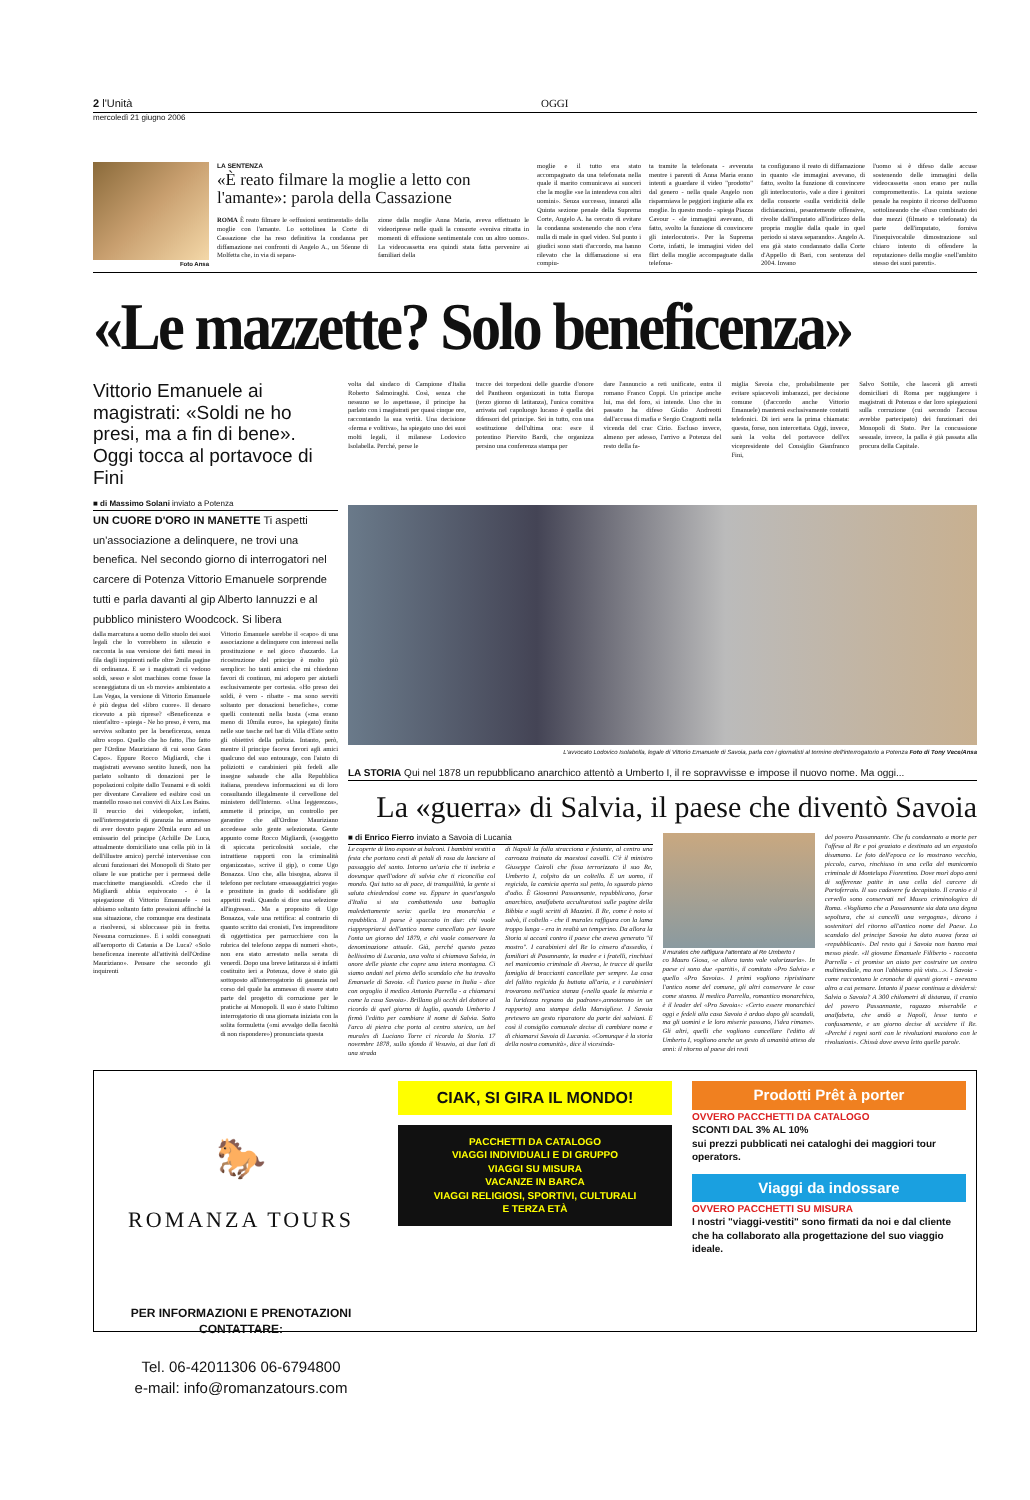2 l'Unità OGGI
mercoledì 21 giugno 2006
Foto Ansa LA SENTENZA
«È reato filmare la moglie a letto con l'amante»: parola della Cassazione
ROMA È reato filmare le «effusioni sentimentali» della moglie con l'amante. Lo sottolinea la Corte di Cassazione che ha reso definitiva la condanna per diffamazione nei confronti di Angelo A., un 56enne di Molfetta che, in via di separa-
zione dalla moglie Anna Maria, aveva effettuato le videoriprese nelle quali la consorte «veniva ritratta in momenti di effusione sentimentale con un altro uomo». La videocassetta era quindi stata fatta pervenire ai familiari della
moglie e il tutto era stato accompagnato da una telefonata nella quale il marito comunicava ai suoceri che la moglie «se la intendeva con altri uomini». Senza successo, innanzi alla Quinta sezione penale della Suprema Corte, Angelo A. ha cercato di evitare la condanna sostenendo che non c'era nulla di male in quel video. Sul punto i giudici sono stati d'accordo, ma hanno rilevato che la diffamazione si era compiu-
ta tramite la telefonata - avvenuta mentre i parenti di Anna Maria erano intenti a guardare il video "prodotto" dal genero - nella quale Angelo non risparmiava le peggiori ingiurie alla ex moglie. In questo modo - spiega Piazza Cavour - «le immagini avevano, di fatto, svolto la funzione di convincere gli interlocutori». Per la Suprema Corte, infatti, le immagini video del flirt della moglie accompagnate dalla telefona-
ta configurano il reato di diffamazione in quanto «le immagini avevano, di fatto, svolto la funzione di convincere gli interlocutori», vale a dire i genitori della consorte «sulla veridicità delle dichiarazioni, pesantemente offensive, rivolte dall'imputato all'indirizzo della propria moglie dalla quale in quel periodo si stava separando». Angelo A. era già stato condannato dalla Corte d'Appello di Bari, con sentenza del 2004. Invano
l'uomo si è difeso dalle accuse sostenendo delle immagini della videocassetta «non erano per nulla compromettenti». La quinta sezione penale ha respinto il ricorso dell'uomo sottolineando che «l'uso combinato dei due mezzi (filmato e telefonata) da parte dell'imputato, forniva l'inequivocabile dimostrazione sul chiaro intento di offendere la reputazione» della moglie «nell'ambito stesso dei suoi parenti».
«Le mazzette? Solo beneficenza»
Vittorio Emanuele ai magistrati: «Soldi ne ho presi, ma a fin di bene». Oggi tocca al portavoce di Fini
volta dal sindaco di Campione d'Italia Roberto Salmoiraghi. Così, senza che nessuno se lo aspettasse, il principe ha parlato con i magistrati per quasi cinque ore, raccontando la sua verità. Una decisione «ferma e volitiva», ha spiegato uno dei suoi molti legali, il milanese Lodovico Isolabella. Perché, perse le
tracce dei torpedoni delle guardie d'onore del Pantheon organizzati in tutta Europa (terzo giorno di latitanza), l'unica comitiva arrivata nel capoluogo lucano è quella dei difensori del principe. Sei in tutto, con una sostituzione dell'ultima ora: esce il potentino Piervito Bardi, che organizza persino una conferenza stampa per
dare l'annuncio a reti unificate, entra il romano Franco Coppi. Un principe anche lui, ma del foro, si intende. Uno che in passato ha difeso Giulio Andreotti dall'accusa di mafia e Sergio Cragnotti nella vicenda del crac Cirio. Escluso invece, almeno per adesso, l'arrivo a Potenza del resto della fa-
miglia Savoia che, probabilmente per evitare spiacevoli imbarazzi, per decisione comune (d'accordo anche Vittorio Emanuele) manterrà esclusivamente contatti telefonici. Di ieri sera la prima chiamata: questa, forse, non intercettata. Oggi, invece, sarà la volta del portavoce dell'ex vicepresidente del Consiglio Gianfranco Fini,
Salvo Sottile, che lascerà gli arresti domiciliari di Roma per raggiungere i magistrati di Potenza e dar loro spiegazioni sulla corruzione (cui secondo l'accusa avrebbe partecipato) dei funzionari dei Monopoli di Stato. Per la concussione sessuale, invece, la palla è già passata alla procura della Capitale.
■ di Massimo Solani inviato a Potenza
UN CUORE D'ORO IN MANETTE Ti aspetti un'associazione a delinquere, ne trovi una benefica. Nel secondo giorno di interrogatori nel carcere di Potenza Vittorio Emanuele sorprende tutti e parla davanti al gip Alberto Iannuzzi e al pubblico ministero Woodcock. Si libera
dalla marcatura a uomo dello stuolo dei suoi legali che lo vorrebbero in silenzio e racconta la sua versione dei fatti messi in fila dagli inquirenti nelle oltre 2mila pagine di ordinanza. E se i magistrati ci vedono soldi, sesso e slot machines come fosse la sceneggiatura di un «b movie» ambientato a Las Vegas, la versione di Vittorio Emanuele è più degna del «libro cuore». Il denaro ricevuto a più riprese? «Beneficenza e nient'altro - spiega - Ne ho preso, è vero, ma serviva soltanto per la beneficenza, senza altro scopo. Quello che ho fatto, l'ho fatto per l'Ordine Mauriziano di cui sono Gran Capo». Eppure Rocco Migliardi, che i magistrati avevano sentito lunedì, non ha parlato soltanto di donazioni per le popolazioni colpite dallo Tsunami e di soldi per diventare Cavaliere ed esibire così un mantello rosso nei convivi di Aix Les Bains. Il reuccio dei videopoker, infatti, nell'interrogatorio di garanzia ha ammesso di aver dovuto pagare 20mila euro ad un emissario del principe (Achille De Luca, attualmente domiciliato una cella più in là dell'illustre amico) perché intervenisse con alcuni funzionari dei Monopoli di Stato per oliare le sue pratiche per i permessi delle macchinette mangiasoldi. «Credo che il Migliardi abbia equivocato - è la spiegazione di Vittorio Emanuele - noi abbiamo soltanto fatto pressioni affinché la sua situazione, che comunque era destinata a risolversi, si sbloccasse più in fretta. Nessuna corruzione». E i soldi consegnati all'aeroporto di Catania a De Luca? «Solo beneficenza inerente all'attività dell'Ordine Mauriziano». Pensare che secondo gli inquirenti
Vittorio Emanuele sarebbe il «capo» di una associazione a delinquere con interessi nella prostituzione e nel gioco d'azzardo. La ricostruzione del principe è molto più semplice: ho tanti amici che mi chiedono favori di continuo, mi adopero per aiutarli esclusivamente per cortesia. «Ho preso dei soldi, è vero - ribatte - ma sono serviti soltanto per donazioni benefiche», come quelli contenuti nella busta («ma erano meno di 10mila euro», ha spiegato) finita nelle sue tasche nel bar di Villa d'Este sotto gli obiettivi della polizia. Intanto, però, mentre il principe faceva favori agli amici qualcuno del suo entourage, con l'aiuto di poliziotti e carabinieri più fedeli alle insegne sabaude che alla Repubblica italiana, prendeva informazioni su di loro consultando illegalmente il cervellone del ministero dell'Interno. «Una leggerezza», ammette il principe, un controllo per garantire che all'Ordine Mauriziano accedesse solo gente selezionata. Gente appunto come Rocco Migliardi, («soggetto di spiccata pericolosità sociale, che intrattiene rapporti con la criminalità organizzata», scrive il gip), o come Ugo Bonazza. Uno che, alla bisogna, alzava il telefono per reclutare «massaggiatrici yoga» e prostitute in grado di soddisfare gli appetiti reali. Quando si dice una selezione all'ingresso... Ma a proposito di Ugo Bonazza, vale una rettifica: al contrario di quanto scritto dai cronisti, l'ex imprenditore di oggettistica per parrucchiere con la rubrica del telefono zeppa di numeri «hot», non era stato arrestato nella serata di venerdì. Dopo una breve latitanza si è infatti costituito ieri a Potenza, dove è stato già sottoposto all'interrogatorio di garanzia nel corso del quale ha ammesso di essere stato parte del progetto di corruzione per le pratiche ai Monopoli. Il suo è stato l'ultimo interrogatorio di una giornata iniziata con la solita formuletta («mi avvalgo della facoltà di non rispondere») pronunciata questa
L'avvocato Lodovico Isolabella, legale di Vittorio Emanuele di Savoia, parla con i giornalisti al termine dell'interrogatorio a Potenza Foto di Tony Vece/Ansa
LA STORIA Qui nel 1878 un repubblicano anarchico attentò a Umberto I, il re sopravvisse e impose il nuovo nome. Ma oggi...
La «guerra» di Salvia, il paese che diventò Savoia
■ di Enrico Fierro inviato a Savoia di Lucania
Le coperte di lino esposte ai balconi. I bambini vestiti a festa che portano cesti di petali di rosa da lanciare al passaggio del santo. Intorno un'aria che ti inebria e dovunque quell'odore di salvia che ti riconcilia col mondo. Qui tutto sa di pace, di tranquillità, la gente si saluta chiedendosi come va. Eppure in quest'angolo d'Italia si sta combattendo una battaglia maledettamente seria: quella tra monarchia e repubblica. Il paese è spaccato in due: chi vuole riappropriarsi dell'antico nome cancellato per lavare l'onta un giorno del 1879, e chi vuole conservare la denominazione attuale. Già, perché questo pezzo bellissimo di Lucania, una volta si chiamava Salvia, in onore delle piante che copre una intera montagna. Ci siamo andati nel pieno dello scandalo che ha travolto Emanuele di Savoia. «È l'unico paese in Italia - dice con orgoglio il medico Antonio Parrella - a chiamarsi come la casa Savoia». Brillano gli occhi del dottore al ricordo di quel giorno di luglio, quando Umberto I firmò l'editto per cambiare il nome di Salvia. Sotto l'arco di pietra che porta al centro storico, un bel murales di Luciano Torre ci ricorda la Storia. 17 novembre 1878, sullo sfondo il Vesuvio, ai due lati di una strada
di Napoli la folla stracciona e festante, al centro una carrozza trainata da maestosi cavalli. C'è il ministro Giuseppe Cairoli che fissa terrorizzato il suo Re, Umberto I, colpito da un coltello. E un uomo, il regicida, la camicia aperta sul petto, lo sguardo pieno d'odio. È Giovanni Passannante, repubblicano, forse anarchico, analfabeta acculturatosi sulle pagine della Bibbia e sugli scritti di Mazzini. Il Re, come è noto si salvò, il coltello - che il murales raffigura con la lama troppo lunga - era in realtà un temperino. Da allora la Storia si accanì contro il paese che aveva generato "il mostro". I carabinieri del Re lo cinsero d'assedio, i familiari di Pasannante, la madre e i fratelli, rinchiusi nel manicomio criminale di Aversa, le tracce di quella famiglia di braccianti cancellate per sempre. La casa del fallito regicida fu buttata all'aria, e i carabinieri trovarono nell'unica stanza («nella quale la miseria e la luridezza regnano da padrone»,annotarono in un rapporto) una stampa della Marsigliese. I Savoia pretesero un gesto riparatore da parte dei salviani. E così il consiglio comunale decise di cambiare nome e di chiamarsi Savoia di Lucania. «Comunque è la storia della nostra comunità», dice il vicesinda-
Il murales che raffigura l'attentato al Re Umberto I
co Mauro Giosa, «e allora tanto vale valorizzarla». In paese ci sono due «partiti», il comitato «Pro Salvia» e quello «Pro Savoia». I primi vogliono ripristinare l'antico nome del comune, gli altri conservare le cose come stanno. Il medico Parrella, romantico monarchico, è il leader del «Pro Savoia»: «Certo essere monarchici oggi e fedeli alla casa Savoia è arduo dopo gli scandali, ma gli uomini e le loro miserie passano, l'idea rimane». Gli altri, quelli che vogliono cancellare l'editto di Umberto I, vogliono anche un gesto di umanità atteso da anni: il ritorno al paese dei resti
del povero Passannante. Che fu condannato a morte per l'offesa al Re e poi graziato e destinato ad un ergastolo disumano. Le foto dell'epoca ce lo mostrano vecchio, piccolo, curvo, rinchiuso in una cella del manicomio criminale di Montelupo Fiorentino. Dove morì dopo anni di sofferenze patite in una cella del carcere di Portoferraio. Il suo cadavere fu decapitato. Il cranio e il cervello sono conservati nel Museo criminologico di Roma. «Vogliamo che a Passannante sia data una degna sepoltura, che si cancelli una vergogna», dicono i sostenitori del ritorno all'antico nome del Paese. Lo scandalo del principe Savoia ha dato nuova forza ai «repubblicani». Del resto qui i Savoia non hanno mai messo piede. «Il giovane Emanuele Filiberto - racconta Parrella - ci promise un aiuto per costruire un centro multimediale, ma non l'abbiamo più visto…». I Savoia - come raccontano le cronache di questi giorni - avevano altro a cui pensare. Intanto il paese continua a dividersi: Salvia o Savoia? A 300 chilometri di distanza, il cranio del povero Passannante, ragazzo miserabile e analfabeta, che andò a Napoli, lesse tanto e confusamente, e un giorno decise di uccidere il Re. «Perché i regni sorti con le rivoluzioni muoiono con le rivoluzioni». Chissà dove aveva letto quelle parole.
🐎
ROMANZA TOURS
PER INFORMAZIONI E PRENOTAZIONI
CONTATTARE:
Tel. 06-42011306 06-6794800
e-mail: info@romanzatours.com
CIAK, SI GIRA IL MONDO!
PACCHETTI DA CATALOGO
VIAGGI INDIVIDUALI E DI GRUPPO
VIAGGI SU MISURA
VACANZE IN BARCA
VIAGGI RELIGIOSI, SPORTIVI, CULTURALI
E TERZA ETÀ
Prodotti Prêt à porter
OVVERO PACCHETTI DA CATALOGO
SCONTI DAL 3% AL 10%
sui prezzi pubblicati nei cataloghi dei maggiori tour operators.
Viaggi da indossare
OVVERO PACCHETTI SU MISURA
I nostri "viaggi-vestiti" sono firmati da noi e dal cliente che ha collaborato alla progettazione del suo viaggio ideale.